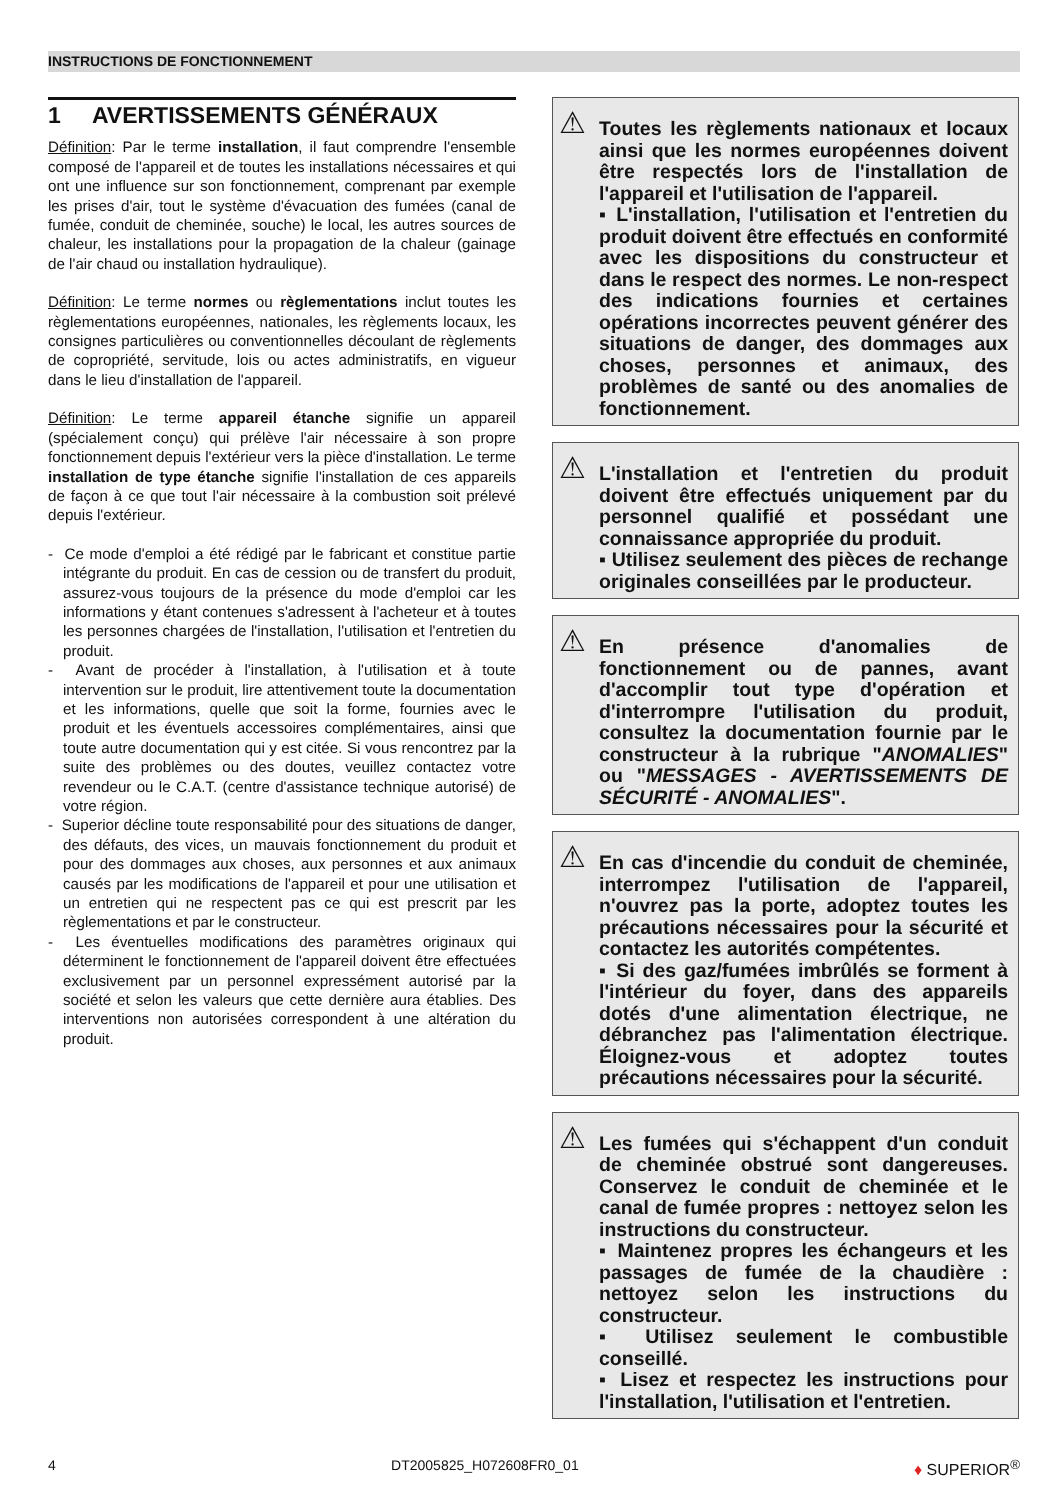INSTRUCTIONS DE FONCTIONNEMENT
1 AVERTISSEMENTS GÉNÉRAUX
Définition: Par le terme installation, il faut comprendre l'ensemble composé de l'appareil et de toutes les installations nécessaires et qui ont une influence sur son fonctionnement, comprenant par exemple les prises d'air, tout le système d'évacuation des fumées (canal de fumée, conduit de cheminée, souche) le local, les autres sources de chaleur, les installations pour la propagation de la chaleur (gainage de l'air chaud ou installation hydraulique).
Définition: Le terme normes ou règlementations inclut toutes les règlementations européennes, nationales, les règlements locaux, les consignes particulières ou conventionnelles découlant de règlements de copropriété, servitude, lois ou actes administratifs, en vigueur dans le lieu d'installation de l'appareil.
Définition: Le terme appareil étanche signifie un appareil (spécialement conçu) qui prélève l'air nécessaire à son propre fonctionnement depuis l'extérieur vers la pièce d'installation. Le terme installation de type étanche signifie l'installation de ces appareils de façon à ce que tout l'air nécessaire à la combustion soit prélevé depuis l'extérieur.
- Ce mode d'emploi a été rédigé par le fabricant et constitue partie intégrante du produit. En cas de cession ou de transfert du produit, assurez-vous toujours de la présence du mode d'emploi car les informations y étant contenues s'adressent à l'acheteur et à toutes les personnes chargées de l'installation, l'utilisation et l'entretien du produit.
- Avant de procéder à l'installation, à l'utilisation et à toute intervention sur le produit, lire attentivement toute la documentation et les informations, quelle que soit la forme, fournies avec le produit et les éventuels accessoires complémentaires, ainsi que toute autre documentation qui y est citée. Si vous rencontrez par la suite des problèmes ou des doutes, veuillez contactez votre revendeur ou le C.A.T. (centre d'assistance technique autorisé) de votre région.
- Superior décline toute responsabilité pour des situations de danger, des défauts, des vices, un mauvais fonctionnement du produit et pour des dommages aux choses, aux personnes et aux animaux causés par les modifications de l'appareil et pour une utilisation et un entretien qui ne respectent pas ce qui est prescrit par les règlementations et par le constructeur.
- Les éventuelles modifications des paramètres originaux qui déterminent le fonctionnement de l'appareil doivent être effectuées exclusivement par un personnel expressément autorisé par la société et selon les valeurs que cette dernière aura établies. Des interventions non autorisées correspondent à une altération du produit.
⚠ Toutes les règlements nationaux et locaux ainsi que les normes européennes doivent être respectés lors de l'installation de l'appareil et l'utilisation de l'appareil.
▪ L'installation, l'utilisation et l'entretien du produit doivent être effectués en conformité avec les dispositions du constructeur et dans le respect des normes. Le non-respect des indications fournies et certaines opérations incorrectes peuvent générer des situations de danger, des dommages aux choses, personnes et animaux, des problèmes de santé ou des anomalies de fonctionnement.
⚠ L'installation et l'entretien du produit doivent être effectués uniquement par du personnel qualifié et possédant une connaissance appropriée du produit.
▪ Utilisez seulement des pièces de rechange originales conseillées par le producteur.
⚠ En présence d'anomalies de fonctionnement ou de pannes, avant d'accomplir tout type d'opération et d'interrompre l'utilisation du produit, consultez la documentation fournie par le constructeur à la rubrique "ANOMALIES" ou "MESSAGES - AVERTISSEMENTS DE SÉCURITÉ - ANOMALIES".
⚠ En cas d'incendie du conduit de cheminée, interrompez l'utilisation de l'appareil, n'ouvrez pas la porte, adoptez toutes les précautions nécessaires pour la sécurité et contactez les autorités compétentes.
▪ Si des gaz/fumées imbrûlés se forment à l'intérieur du foyer, dans des appareils dotés d'une alimentation électrique, ne débranchez pas l'alimentation électrique. Éloignez-vous et adoptez toutes précautions nécessaires pour la sécurité.
⚠ Les fumées qui s'échappent d'un conduit de cheminée obstrué sont dangereuses. Conservez le conduit de cheminée et le canal de fumée propres : nettoyez selon les instructions du constructeur.
▪ Maintenez propres les échangeurs et les passages de fumée de la chaudière : nettoyez selon les instructions du constructeur.
▪ Utilisez seulement le combustible conseillé.
▪ Lisez et respectez les instructions pour l'installation, l'utilisation et l'entretien.
4 DT2005825_H072608FR0_01 ♦ SUPERIOR<sup>®</sup>